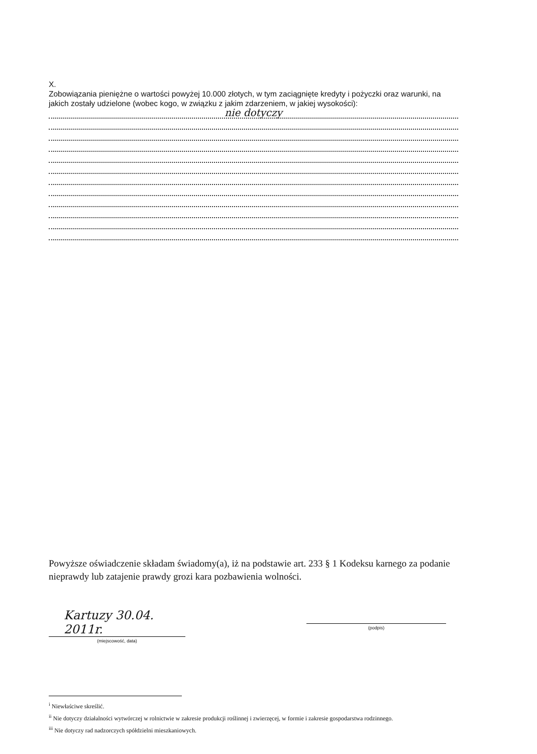X.
Zobowiązania pieniężne o wartości powyżej 10.000 złotych, w tym zaciągnięte kredyty i pożyczki oraz warunki, na jakich zostały udzielone (wobec kogo, w związku z jakim zdarzeniem, w jakiej wysokości):
nie dotyczy
Powyższe oświadczenie składam świadomy(a), iż na podstawie art. 233 § 1 Kodeksu karnego za podanie nieprawdy lub zatajenie prawdy grozi kara pozbawienia wolności.
Kartuzy 30.04. 2011r.
(miejscowość, data)
(podpis)
<sup>i</sup> Niewłaściwe skreślić.
<sup>ii</sup> Nie dotyczy działalności wytwórczej w rolnictwie w zakresie produkcji roślinnej i zwierzęcej, w formie i zakresie gospodarstwa rodzinnego.
<sup>iii</sup> Nie dotyczy rad nadzorczych spółdzielni mieszkaniowych.